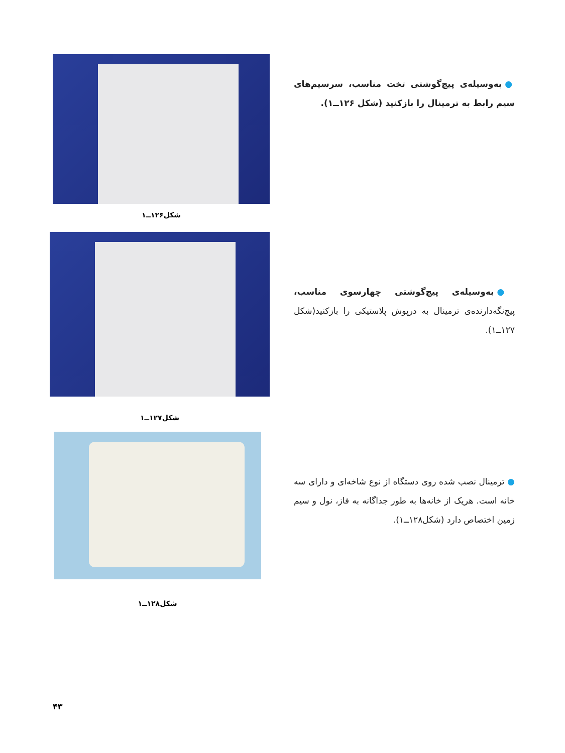● به‌وسیله‌ی پیچ‌گوشتی تخت مناسب، سرسیم‌های سیم رابط به ترمینال را بازکنید (شکل ۱۲۶ــ۱).
شکل۱۲۶ــ۱
● به‌وسیله‌ی پیچ‌گوشتی چهارسوی مناسب، پیچ‌نگه‌دارنده‌ی ترمینال به درپوش پلاستیکی را بازکنید(شکل ۱۲۷ــ۱).
شکل۱۲۷ــ۱
● ترمینال نصب شده روی دستگاه از نوع شاخه‌ای و دارای سه خانه است. هریک از خانه‌ها به طور جداگانه به فاز، نول و سیم زمین اختصاص دارد (شکل۱۲۸ــ۱).
شکل۱۲۸ــ۱
۴۳